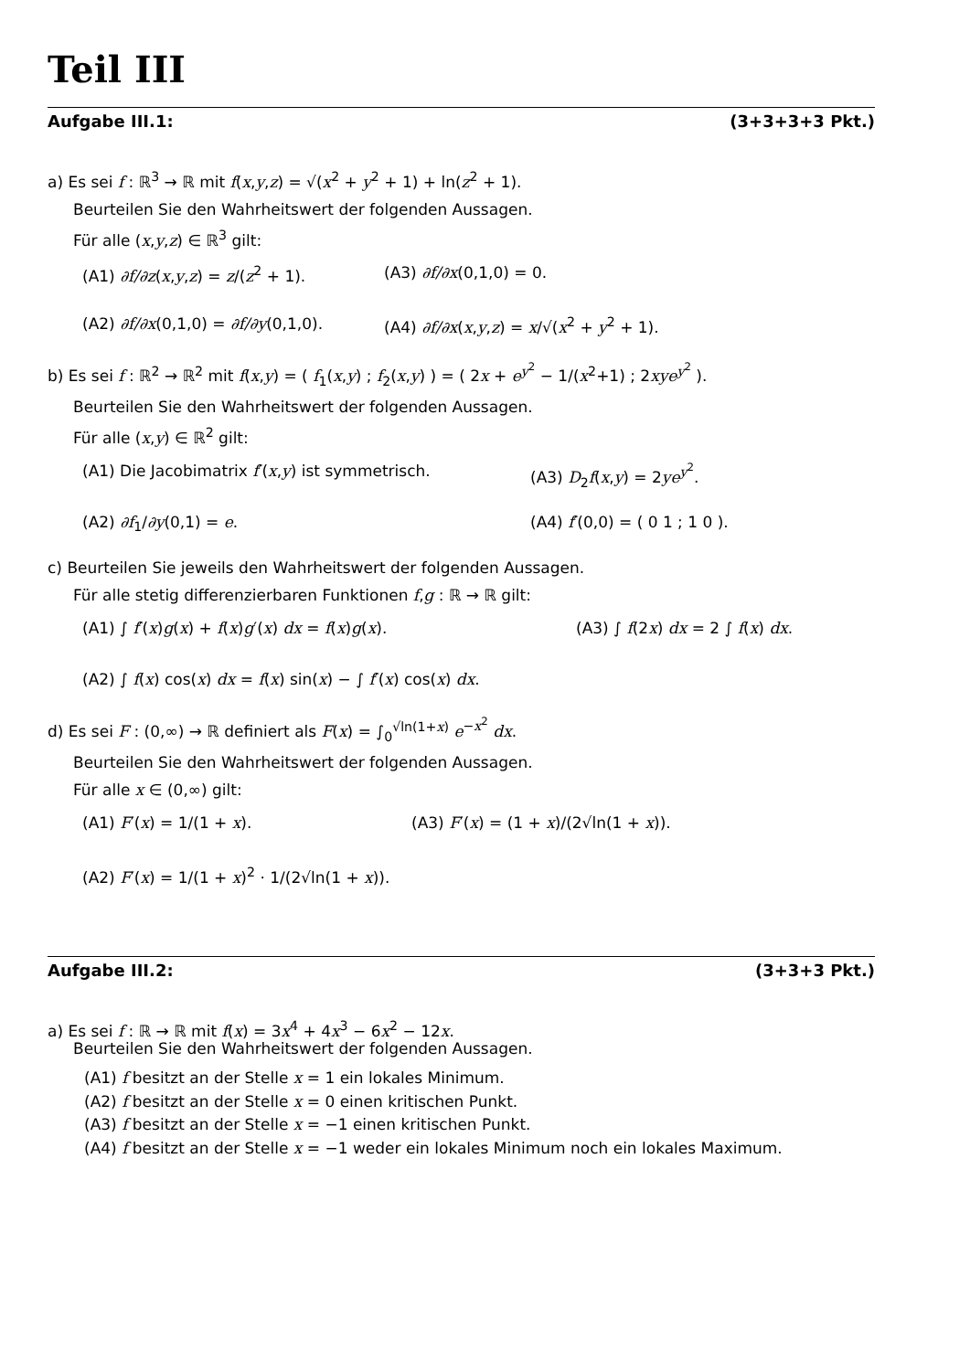Teil III
Aufgabe III.1: (3+3+3+3 Pkt.)
a) Es sei f : ℝ<sup>3</sup> → ℝ mit f(x,y,z) = √(x<sup>2</sup> + y<sup>2</sup> + 1) + ln(z<sup>2</sup> + 1).
Beurteilen Sie den Wahrheitswert der folgenden Aussagen.
Für alle (x,y,z) ∈ ℝ<sup>3</sup> gilt:
(A1) ∂f/∂z(x,y,z) = z/(z<sup>2</sup> + 1). (A3) ∂f/∂x(0,1,0) = 0.
(A2) ∂f/∂x(0,1,0) = ∂f/∂y(0,1,0).
(A4) ∂f/∂x(x,y,z) = x/√(x<sup>2</sup> + y<sup>2</sup> + 1).
b) Es sei f : ℝ<sup>2</sup> → ℝ<sup>2</sup> mit f(x,y) = ( f<sub>1</sub>(x,y) ; f<sub>2</sub>(x,y) ) = ( 2x + e<sup>y<sup>2</sup></sup> − 1/(x<sup>2</sup>+1) ; 2xye<sup>y<sup>2</sup></sup> ).
Beurteilen Sie den Wahrheitswert der folgenden Aussagen.
Für alle (x,y) ∈ ℝ<sup>2</sup> gilt:
(A1) Die Jacobimatrix f′(x,y) ist symmetrisch. (A3) D<sub>2</sub>f(x,y) = 2ye<sup>y<sup>2</sup></sup>.
(A2) ∂f<sub>1</sub>/∂y(0,1) = e. (A4) f′(0,0) = ( 0 1 ; 1 0 ).
c) Beurteilen Sie jeweils den Wahrheitswert der folgenden Aussagen.
Für alle stetig differenzierbaren Funktionen f,g : ℝ → ℝ gilt:
(A1) ∫ f′(x)g(x) + f(x)g′(x) dx = f(x)g(x). (A3) ∫ f(2x) dx = 2 ∫ f(x) dx.
(A2) ∫ f(x) cos(x) dx = f(x) sin(x) − ∫ f′(x) cos(x) dx.
d) Es sei F : (0,∞) → ℝ definiert als F(x) = ∫<sub>0</sub><sup>√ln(1+x)</sup> e<sup>−x<sup>2</sup></sup> dx.
Beurteilen Sie den Wahrheitswert der folgenden Aussagen.
Für alle x ∈ (0,∞) gilt:
(A1) F′(x) = 1/(1 + x). (A3) F′(x) = (1 + x)/(2√ln(1 + x)).
(A2) F′(x) = 1/(1 + x)<sup>2</sup> · 1/(2√ln(1 + x)).
Aufgabe III.2: (3+3+3 Pkt.)
a) Es sei f : ℝ → ℝ mit f(x) = 3x<sup>4</sup> + 4x<sup>3</sup> − 6x<sup>2</sup> − 12x.
Beurteilen Sie den Wahrheitswert der folgenden Aussagen.
(A1) f besitzt an der Stelle x = 1 ein lokales Minimum.
(A2) f besitzt an der Stelle x = 0 einen kritischen Punkt.
(A3) f besitzt an der Stelle x = −1 einen kritischen Punkt.
(A4) f besitzt an der Stelle x = −1 weder ein lokales Minimum noch ein lokales Maximum.